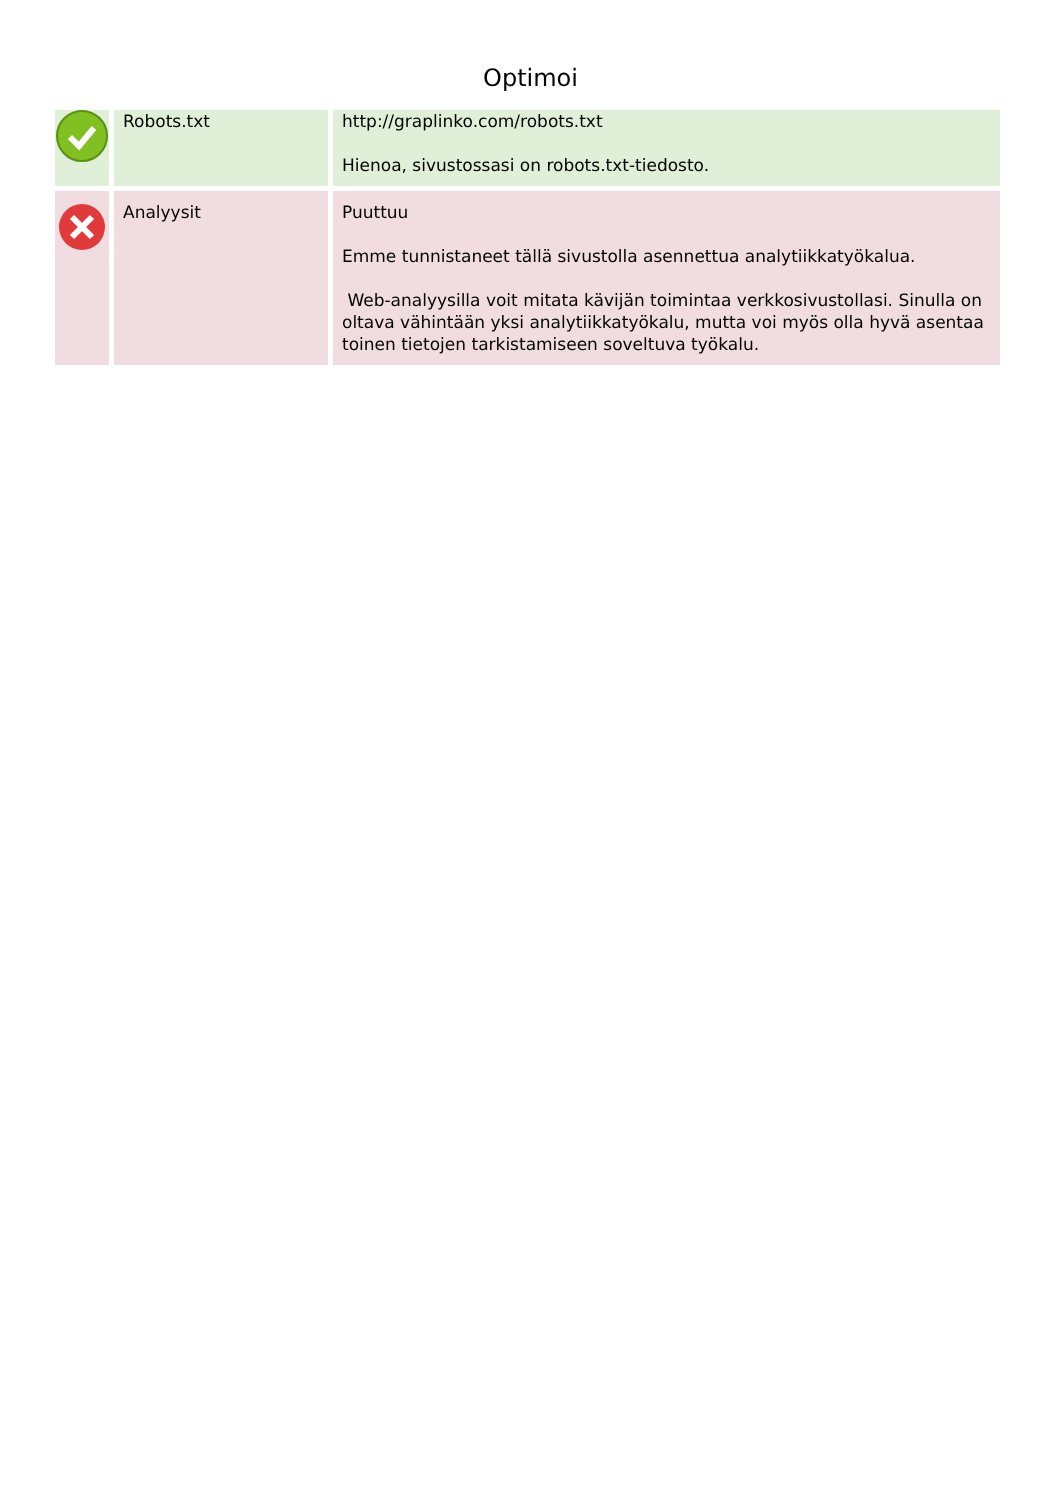Optimoi
| | Robots.txt | http://graplinko.com/robots.txt Hienoa, sivustossasi on robots.txt-tiedosto. |
| | Analyysit | Puuttuu Emme tunnistaneet tällä sivustolla asennettua analytiikkatyökalua. Web-analyysilla voit mitata kävijän toimintaa verkkosivustollasi. Sinulla on oltava vähintään yksi analytiikkatyökalu, mutta voi myös olla hyvä asentaa toinen tietojen tarkistamiseen soveltuva työkalu. |